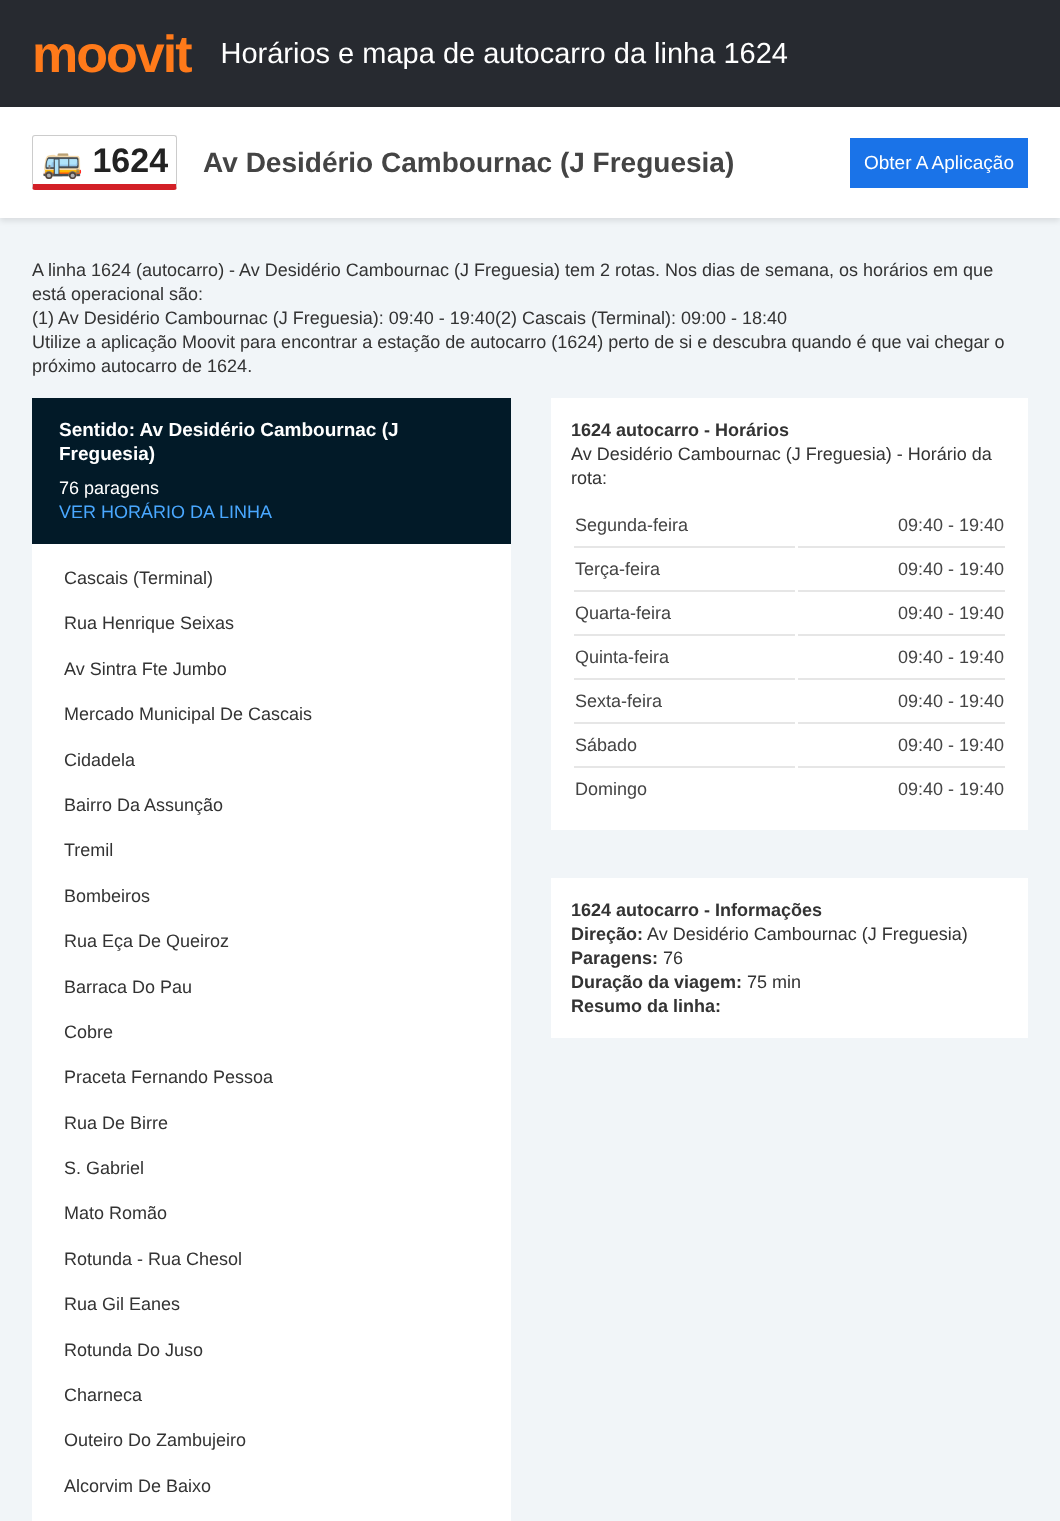moovit
Horários e mapa de autocarro da linha 1624
🚌 1624
Av Desidério Cambournac (J Freguesia)
Obter A Aplicação
A linha 1624 (autocarro) - Av Desidério Cambournac (J Freguesia) tem 2 rotas. Nos dias de semana, os horários em que está operacional são:
(1) Av Desidério Cambournac (J Freguesia): 09:40 - 19:40(2) Cascais (Terminal): 09:00 - 18:40
Utilize a aplicação Moovit para encontrar a estação de autocarro (1624) perto de si e descubra quando é que vai chegar o próximo autocarro de 1624.
Sentido: Av Desidério Cambournac (J Freguesia)
76 paragens
VER HORÁRIO DA LINHA
Cascais (Terminal)
Rua Henrique Seixas
Av Sintra Fte Jumbo
Mercado Municipal De Cascais
Cidadela
Bairro Da Assunção
Tremil
Bombeiros
Rua Eça De Queiroz
Barraca Do Pau
Cobre
Praceta Fernando Pessoa
Rua De Birre
S. Gabriel
Mato Romão
Rotunda - Rua Chesol
Rua Gil Eanes
Rotunda Do Juso
Charneca
Outeiro Do Zambujeiro
Alcorvim De Baixo
1624 autocarro - Horários
Av Desidério Cambournac (J Freguesia) - Horário da rota:
| Segunda-feira | 09:40 - 19:40 |
| Terça-feira | 09:40 - 19:40 |
| Quarta-feira | 09:40 - 19:40 |
| Quinta-feira | 09:40 - 19:40 |
| Sexta-feira | 09:40 - 19:40 |
| Sábado | 09:40 - 19:40 |
| Domingo | 09:40 - 19:40 |
1624 autocarro - Informações
Direção: Av Desidério Cambournac (J Freguesia)
Paragens: 76
Duração da viagem: 75 min
Resumo da linha: